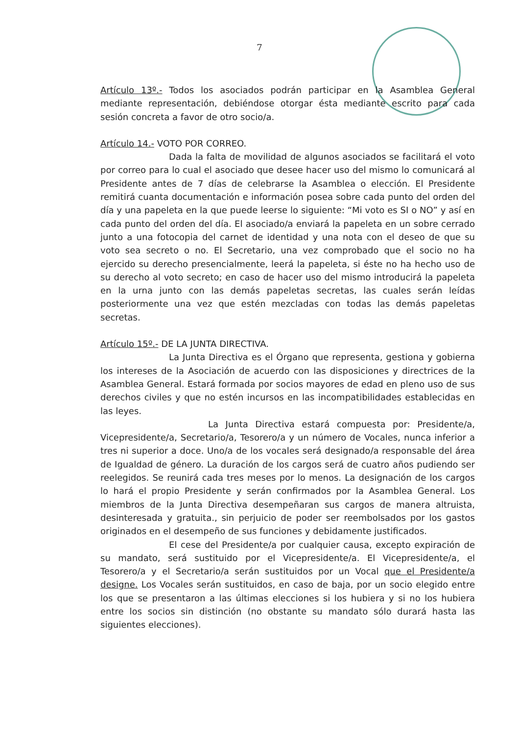7
Artículo 13º.- Todos los asociados podrán participar en la Asamblea General mediante representación, debiéndose otorgar ésta mediante escrito para cada sesión concreta a favor de otro socio/a.
Artículo 14.- VOTO POR CORREO.
Dada la falta de movilidad de algunos asociados se facilitará el voto por correo para lo cual el asociado que desee hacer uso del mismo lo comunicará al Presidente antes de 7 días de celebrarse la Asamblea o elección. El Presidente remitirá cuanta documentación e información posea sobre cada punto del orden del día y una papeleta en la que puede leerse lo siguiente: “Mi voto es SI o NO” y así en cada punto del orden del día. El asociado/a enviará la papeleta en un sobre cerrado junto a una fotocopia del carnet de identidad y una nota con el deseo de que su voto sea secreto o no. El Secretario, una vez comprobado que el socio no ha ejercido su derecho presencialmente, leerá la papeleta, si éste no ha hecho uso de su derecho al voto secreto; en caso de hacer uso del mismo introducirá la papeleta en la urna junto con las demás papeletas secretas, las cuales serán leídas posteriormente una vez que estén mezcladas con todas las demás papeletas secretas.
Artículo 15º.- DE LA JUNTA DIRECTIVA.
La Junta Directiva es el Órgano que representa, gestiona y gobierna los intereses de la Asociación de acuerdo con las disposiciones y directrices de la Asamblea General. Estará formada por socios mayores de edad en pleno uso de sus derechos civiles y que no estén incursos en las incompatibilidades establecidas en las leyes.
La Junta Directiva estará compuesta por: Presidente/a, Vicepresidente/a, Secretario/a, Tesorero/a y un número de Vocales, nunca inferior a tres ni superior a doce. Uno/a de los vocales será designado/a responsable del área de Igualdad de género. La duración de los cargos será de cuatro años pudiendo ser reelegidos. Se reunirá cada tres meses por lo menos. La designación de los cargos lo hará el propio Presidente y serán confirmados por la Asamblea General. Los miembros de la Junta Directiva desempeñaran sus cargos de manera altruista, desinteresada y gratuita., sin perjuicio de poder ser reembolsados por los gastos originados en el desempeño de sus funciones y debidamente justificados.
El cese del Presidente/a por cualquier causa, excepto expiración de su mandato, será sustituido por el Vicepresidente/a. El Vicepresidente/a, el Tesorero/a y el Secretario/a serán sustituidos por un Vocal que el Presidente/a designe. Los Vocales serán sustituidos, en caso de baja, por un socio elegido entre los que se presentaron a las últimas elecciones si los hubiera y si no los hubiera entre los socios sin distinción (no obstante su mandato sólo durará hasta las siguientes elecciones).